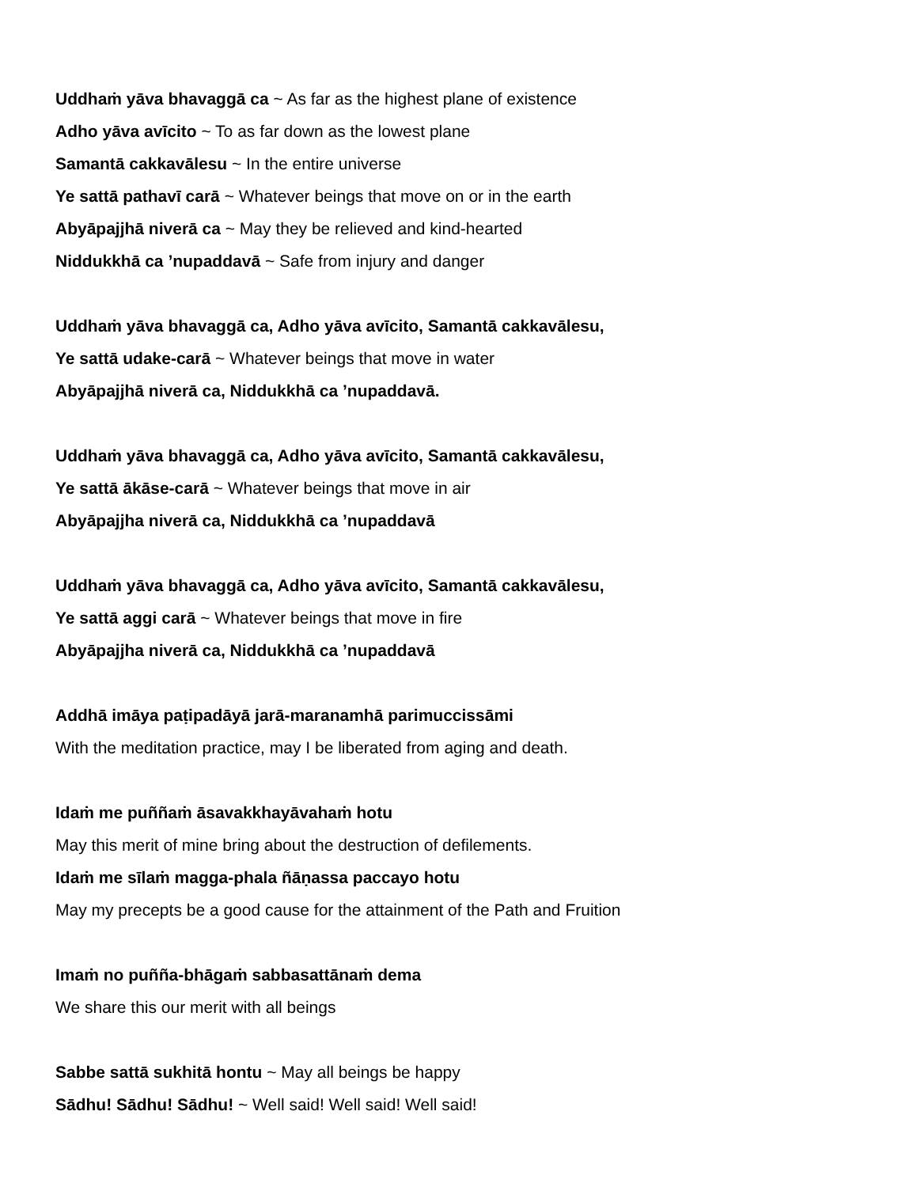Uddhaṁ yāva bhavaggā ca ~ As far as the highest plane of existence
Adho yāva avīcito ~ To as far down as the lowest plane
Samantā cakkavālesu ~ In the entire universe
Ye sattā pathavī carā ~ Whatever beings that move on or in the earth
Abyāpajjhā niverā ca ~ May they be relieved and kind-hearted
Niddukkhā ca ’nupaddavā ~ Safe from injury and danger
Uddhaṁ yāva bhavaggā ca, Adho yāva avīcito, Samantā cakkavālesu,
Ye sattā udake-carā ~ Whatever beings that move in water
Abyāpajjhā niverā ca, Niddukkhā ca ’nupaddavā.
Uddhaṁ yāva bhavaggā ca, Adho yāva avīcito, Samantā cakkavālesu,
Ye sattā ākāse-carā ~ Whatever beings that move in air
Abyāpajjha niverā ca, Niddukkhā ca ’nupaddavā
Uddhaṁ yāva bhavaggā ca, Adho yāva avīcito, Samantā cakkavālesu,
Ye sattā aggi carā ~ Whatever beings that move in fire
Abyāpajjha niverā ca, Niddukkhā ca ’nupaddavā
Addhā imāya paṭipadāyā jarā-maranamhā parimuccissāmi
With the meditation practice, may I be liberated from aging and death.
Idaṁ me puññaṁ āsavakkhayāvahaṁ hotu
May this merit of mine bring about the destruction of defilements.
Idaṁ me sīlaṁ magga-phala ñāṇassa paccayo hotu
May my precepts be a good cause for the attainment of the Path and Fruition
Imaṁ no puñña-bhāgaṁ sabbasattānaṁ dema
We share this our merit with all beings
Sabbe sattā sukhitā hontu ~ May all beings be happy
Sādhu! Sādhu! Sādhu! ~ Well said! Well said! Well said!